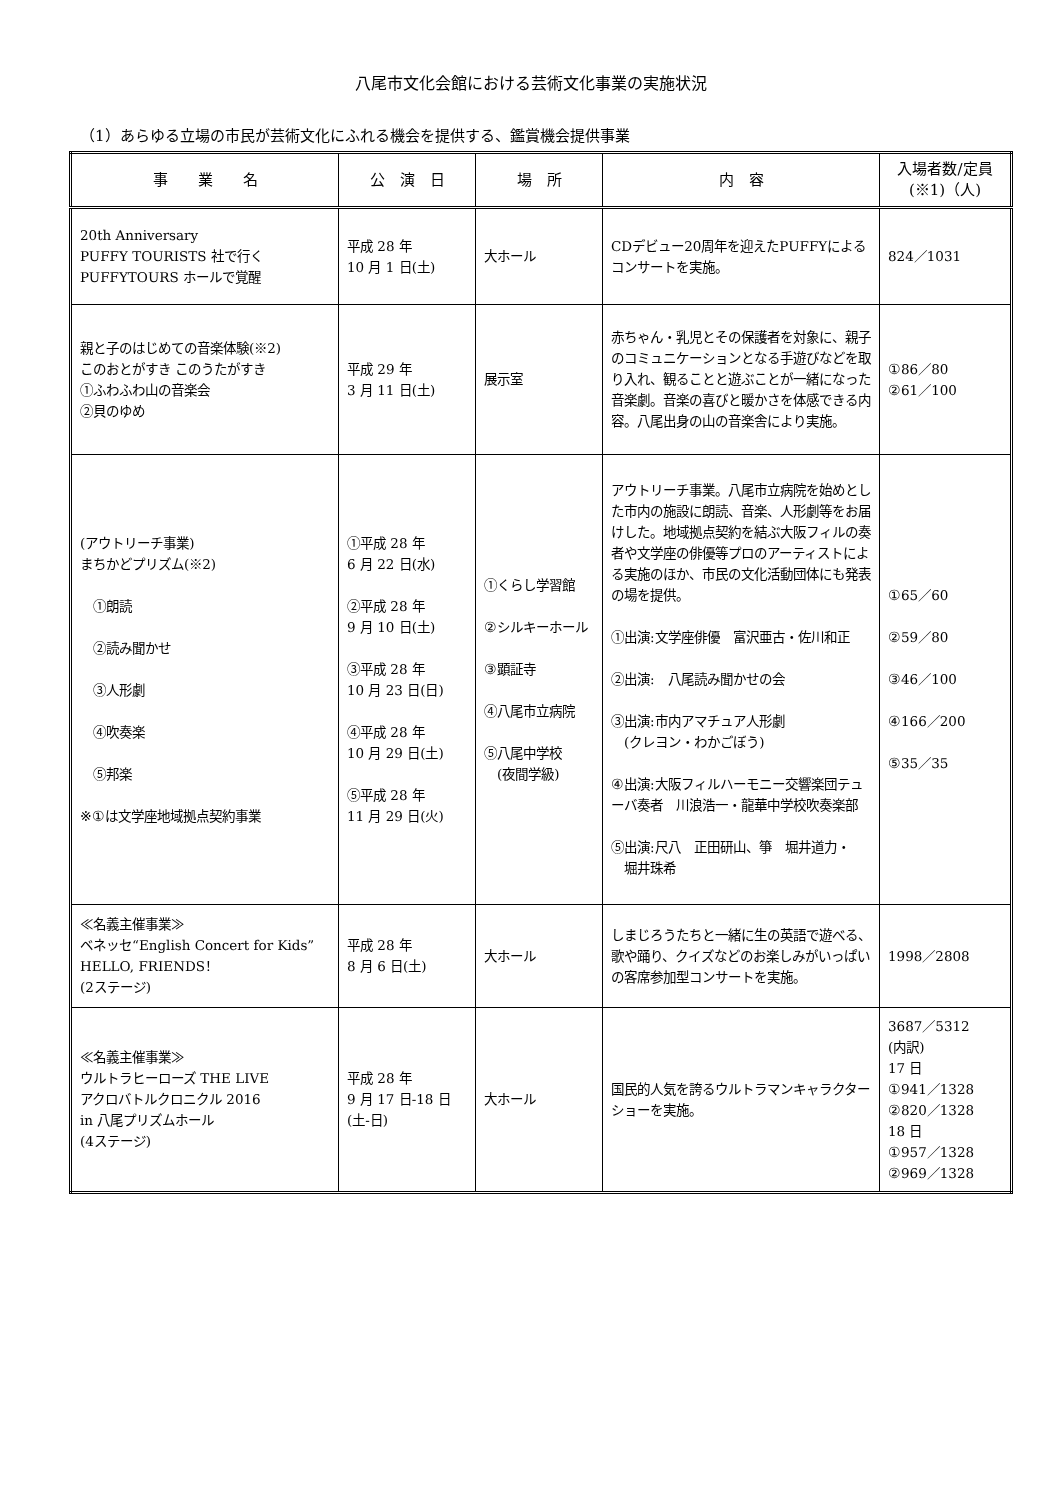八尾市文化会館における芸術文化事業の実施状況
（1）あらゆる立場の市民が芸術文化にふれる機会を提供する、鑑賞機会提供事業
| 事 業 名 | 公 演 日 | 場 所 | 内 容 | 入場者数/定員 (※1)（人) |
| --- | --- | --- | --- | --- |
| 20th Anniversary PUFFY TOURISTS 社で行く PUFFYTOURS ホールで覚醒 | 平成 28 年 10 月 1 日(土) | 大ホール | CDデビュー20周年を迎えたPUFFYによるコンサートを実施。 | 824／1031 |
| 親と子のはじめての音楽体験(※2) このおとがすき このうたがすき ①ふわふわ山の音楽会 ②貝のゆめ | 平成 29 年 3 月 11 日(土) | 展示室 | 赤ちゃん・乳児とその保護者を対象に、親子のコミュニケーションとなる手遊びなどを取り入れ、観ることと遊ぶことが一緒になった音楽劇。音楽の喜びと暖かさを体感できる内容。八尾出身の山の音楽舎により実施。 | ①86／80 ②61／100 |
| (アウトリーチ事業) まちかどプリズム(※2) ①朗読 ②読み聞かせ ③人形劇 ④吹奏楽 ⑤邦楽 ※①は文学座地域拠点契約事業 | ①平成 28 年 6 月 22 日(水) ②平成 28 年 9 月 10 日(土) ③平成 28 年 10 月 23 日(日) ④平成 28 年 10 月 29 日(土) ⑤平成 28 年 11 月 29 日(火) | ①くらし学習館 ②シルキーホール ③顕証寺 ④八尾市立病院 ⑤八尾中学校 (夜間学級) | アウトリーチ事業。八尾市立病院を始めとした市内の施設に朗読、音楽、人形劇等をお届けした。地域拠点契約を結ぶ大阪フィルの奏者や文学座の俳優等プロのアーティストによる実施のほか、市民の文化活動団体にも発表の場を提供。 ①出演:文学座俳優 富沢亜古・佐川和正 ②出演: 八尾読み聞かせの会 ③出演:市内アマチュア人形劇 (クレヨン・わかごぼう) ④出演:大阪フィルハーモニー交響楽団テューバ奏者 川浪浩一・龍華中学校吹奏楽部 ⑤出演:尺八 正田研山、箏 堀井道力・ 堀井珠希 | ①65／60 ②59／80 ③46／100 ④166／200 ⑤35／35 |
| ≪名義主催事業≫ ベネッセ“English Concert for Kids” HELLO, FRIENDS！ (2ステージ) | 平成 28 年 8 月 6 日(土) | 大ホール | しまじろうたちと一緒に生の英語で遊べる、歌や踊り、クイズなどのお楽しみがいっぱいの客席参加型コンサートを実施。 | 1998／2808 |
| ≪名義主催事業≫ ウルトラヒーローズ THE LIVE アクロバトルクロニクル 2016 in 八尾プリズムホール (4ステージ) | 平成 28 年 9 月 17 日-18 日 (土-日) | 大ホール | 国民的人気を誇るウルトラマンキャラクターショーを実施。 | 3687／5312 (内訳) 17 日 ①941／1328 ②820／1328 18 日 ①957／1328 ②969／1328 |